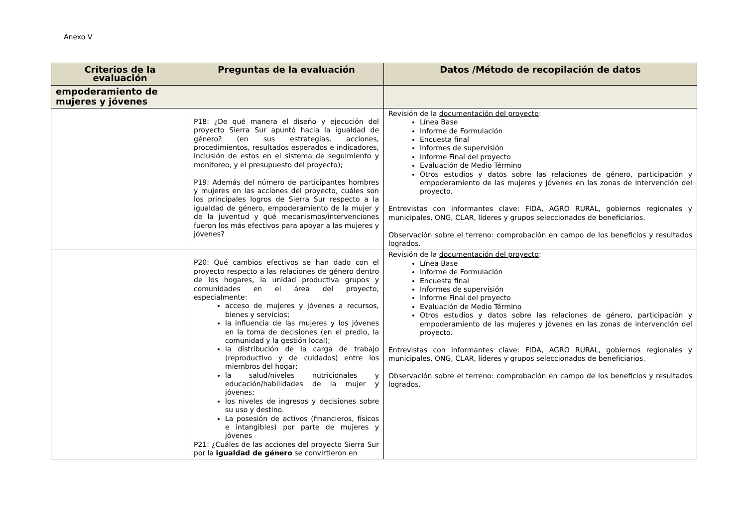Anexo V
| Criterios de la evaluación | Preguntas de la evaluación | Datos /Método de recopilación de datos |
| --- | --- | --- |
| empoderamiento de mujeres y jóvenes | | |
| | P18: ¿De qué manera el diseño y ejecución del proyecto Sierra Sur apuntó hacia la igualdad de género? (en sus estrategias, acciones, procedimientos, resultados esperados e indicadores, inclusión de estos en el sistema de seguimiento y monitoreo, y el presupuesto del proyecto); P19: Además del número de participantes hombres y mujeres en las acciones del proyecto, cuáles son los principales logros de Sierra Sur respecto a la igualdad de género, empoderamiento de la mujer y de la juventud y qué mecanismos/intervenciones fueron los más efectivos para apoyar a las mujeres y jóvenes? | Revisión de la documentación del proyecto : Línea Base Informe de Formulación Encuesta final Informes de supervisión Informe Final del proyecto Evaluación de Medio Término Otros estudios y datos sobre las relaciones de género, participación y empoderamiento de las mujeres y jóvenes en las zonas de intervención del proyecto. Entrevistas con informantes clave: FIDA, AGRO RURAL, gobiernos regionales y municipales, ONG, CLAR, líderes y grupos seleccionados de beneficiarios. Observación sobre el terreno: comprobación en campo de los beneficios y resultados logrados. |
| | P20: Qué cambios efectivos se han dado con el proyecto respecto a las relaciones de género dentro de los hogares, la unidad productiva grupos y comunidades en el área del proyecto, especialmente: acceso de mujeres y jóvenes a recursos, bienes y servicios; la influencia de las mujeres y los jóvenes en la toma de decisiones (en el predio, la comunidad y la gestión local); la distribución de la carga de trabajo (reproductivo y de cuidados) entre los miembros del hogar; la salud/niveles nutricionales y educación/habilidades de la mujer y jóvenes; los niveles de ingresos y decisiones sobre su uso y destino. La posesión de activos (financieros, físicos e intangibles) por parte de mujeres y jóvenes P21: ¿Cuáles de las acciones del proyecto Sierra Sur por la igualdad de género se convirtieron en | Revisión de la documentación del proyecto : Línea Base Informe de Formulación Encuesta final Informes de supervisión Informe Final del proyecto Evaluación de Medio Término Otros estudios y datos sobre las relaciones de género, participación y empoderamiento de las mujeres y jóvenes en las zonas de intervención del proyecto. Entrevistas con informantes clave: FIDA, AGRO RURAL, gobiernos regionales y municipales, ONG, CLAR, líderes y grupos seleccionados de beneficiarios. Observación sobre el terreno: comprobación en campo de los beneficios y resultados logrados. |